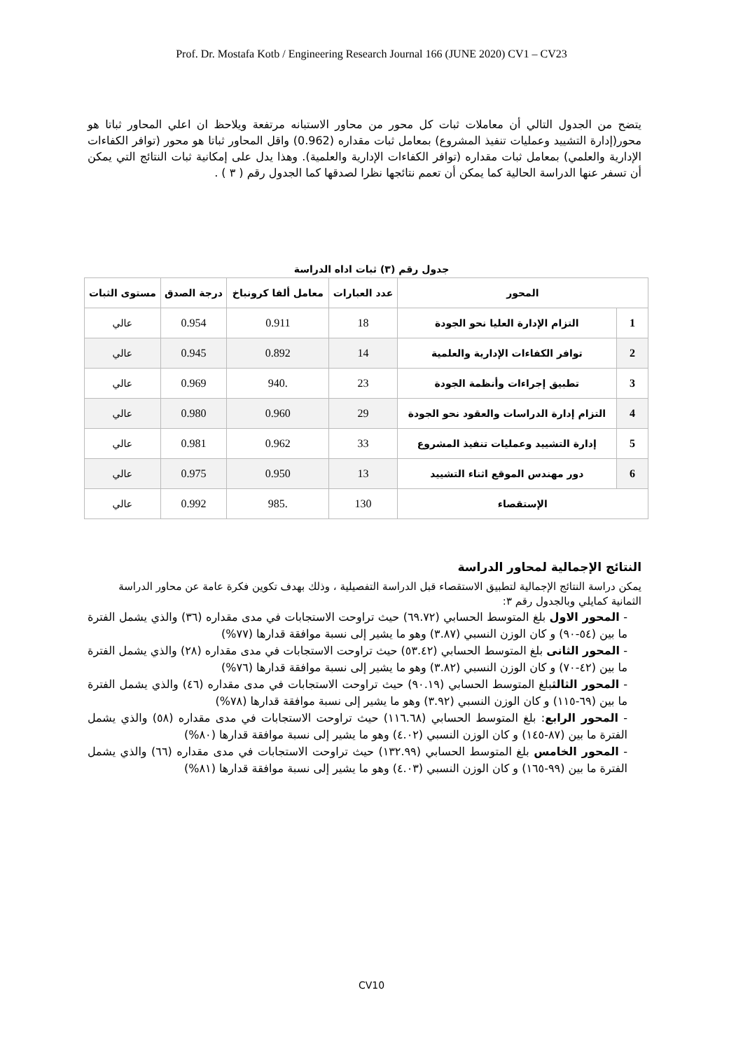Prof. Dr. Mostafa Kotb / Engineering Research Journal 166 (JUNE 2020) CV1 – CV23
يتضح من الجدول التالي أن معاملات ثبات كل محور من محاور الاستبانه مرتفعة ويلاحظ ان اعلي المحاور ثباتا هو محور(إدارة التشييد وعمليات تنفيذ المشروع) بمعامل ثبات مقداره (0.962) واقل المحاور ثباتا هو محور (توافر الكفاءات الإدارية والعلمي) بمعامل ثبات مقداره (توافر الكفاءات الإدارية والعلمية). وهذا يدل على إمكانية ثبات النتائج التي يمكن أن تسفر عنها الدراسة الحالية كما يمكن أن تعمم نتائجها نظرا لصدقها كما الجدول رقم ( ٣ ) .
جدول رقم (٣) ثبات اداه الدراسة
| المحور | | عدد العبارات | معامل ألفا كرونباخ | درجة الصدق | مستوى الثبات |
| --- | --- | --- | --- | --- | --- |
| 1 | التزام الإدارة العليا نحو الجودة | 18 | 0.911 | 0.954 | عالي |
| 2 | توافر الكفاءات الإدارية والعلمية | 14 | 0.892 | 0.945 | عالي |
| 3 | تطبيق إجراءات وأنظمة الجودة | 23 | .940 | 0.969 | عالي |
| 4 | التزام إدارة الدراسات والعقود نحو الجودة | 29 | 0.960 | 0.980 | عالي |
| 5 | إدارة التشييد وعمليات تنفيذ المشروع | 33 | 0.962 | 0.981 | عالي |
| 6 | دور مهندس الموقع اثناء التشييد | 13 | 0.950 | 0.975 | عالي |
| الإستقصاء | | 130 | .985 | 0.992 | عالي |
النتائج الإجمالية لمحاور الدراسة
يمكن دراسة النتائج الإجمالية لتطبيق الاستقصاء قبل الدراسة التفصيلية ، وذلك بهدف تكوين فكرة عامة عن محاور الدراسة الثمانية كمايلي وبالجدول رقم ٣:
- المحور الاول بلغ المتوسط الحسابي (٦٩.٧٢) حيث تراوحت الاستجابات في مدى مقداره (٣٦) والذي يشمل الفترة ما بين (٥٤-٩٠) و كان الوزن النسبي (٣.٨٧) وهو ما يشير إلى نسبة موافقة قدارها (٧٧%)
- المحور الثانى بلغ المتوسط الحسابي (٥٣.٤٢) حيث تراوحت الاستجابات في مدى مقداره (٢٨) والذي يشمل الفترة ما بين (٤٢-٧٠) و كان الوزن النسبي (٣.٨٢) وهو ما يشير إلى نسبة موافقة قدارها (٧٦%)
- المحور الثالثبلغ المتوسط الحسابي (٩٠.١٩) حيث تراوحت الاستجابات في مدى مقداره (٤٦) والذي يشمل الفترة ما بين (٦٩-١١٥) و كان الوزن النسبي (٣.٩٢) وهو ما يشير إلى نسبة موافقة قدارها (٧٨%)
- المحور الرابع: بلغ المتوسط الحسابي (١١٦.٦٨) حيث تراوحت الاستجابات في مدى مقداره (٥٨) والذي يشمل الفترة ما بين (٨٧-١٤٥) و كان الوزن النسبي (٤.٠٢) وهو ما يشير إلى نسبة موافقة قدارها (٨٠%)
- المحور الخامس بلغ المتوسط الحسابي (١٣٢.٩٩) حيث تراوحت الاستجابات في مدى مقداره (٦٦) والذي يشمل الفترة ما بين (٩٩-١٦٥) و كان الوزن النسبي (٤.٠٣) وهو ما يشير إلى نسبة موافقة قدارها (٨١%)
CV10